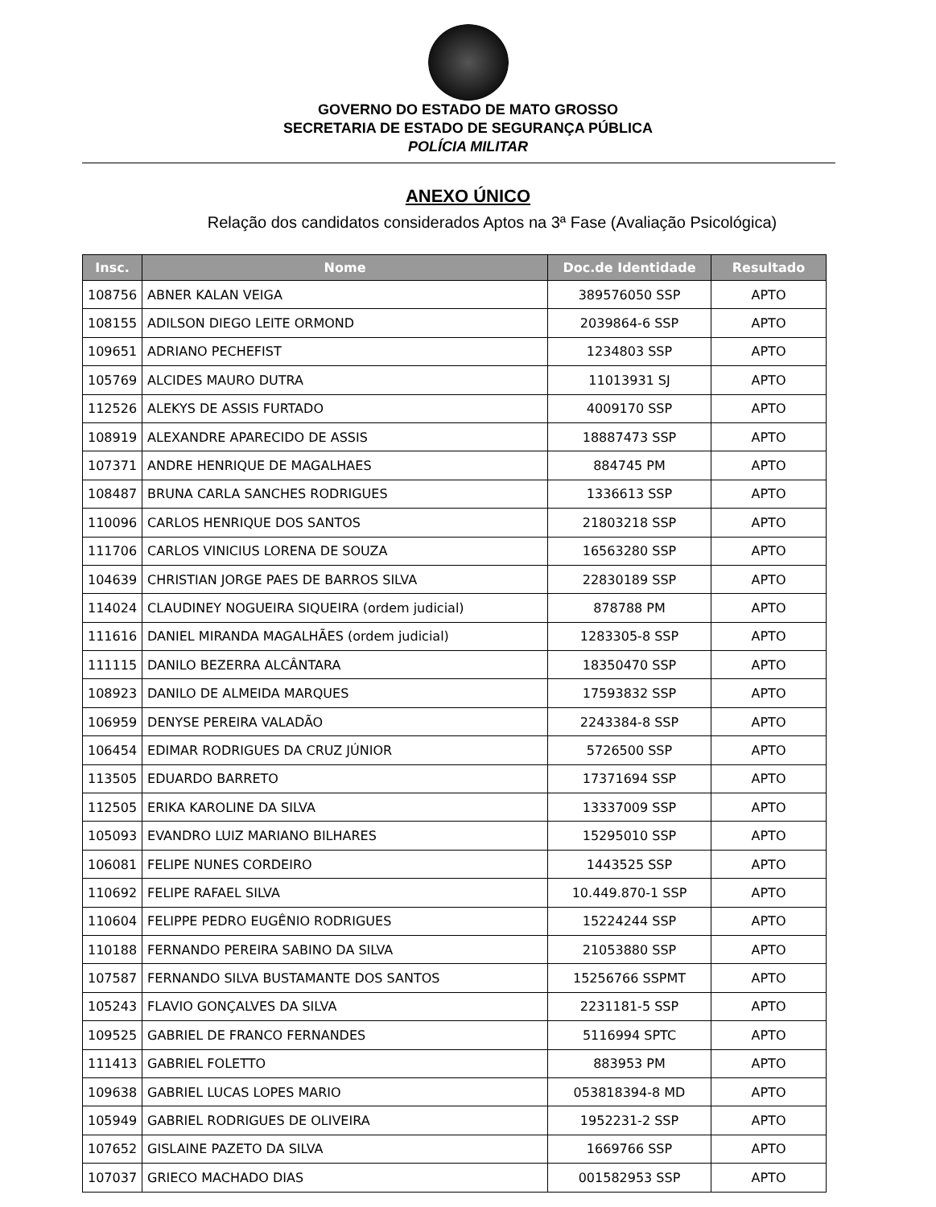GOVERNO DO ESTADO DE MATO GROSSO
SECRETARIA DE ESTADO DE SEGURANÇA PÚBLICA
POLÍCIA MILITAR
ANEXO ÚNICO
Relação dos candidatos considerados Aptos na 3ª Fase (Avaliação Psicológica)
| Insc. | Nome | Doc.de Identidade | Resultado |
| --- | --- | --- | --- |
| 108756 | ABNER KALAN VEIGA | 389576050 SSP | APTO |
| 108155 | ADILSON DIEGO LEITE ORMOND | 2039864-6 SSP | APTO |
| 109651 | ADRIANO PECHEFIST | 1234803 SSP | APTO |
| 105769 | ALCIDES MAURO DUTRA | 11013931 SJ | APTO |
| 112526 | ALEKYS DE ASSIS FURTADO | 4009170 SSP | APTO |
| 108919 | ALEXANDRE APARECIDO DE ASSIS | 18887473 SSP | APTO |
| 107371 | ANDRE HENRIQUE DE MAGALHAES | 884745 PM | APTO |
| 108487 | BRUNA CARLA SANCHES RODRIGUES | 1336613 SSP | APTO |
| 110096 | CARLOS HENRIQUE DOS SANTOS | 21803218 SSP | APTO |
| 111706 | CARLOS VINICIUS LORENA DE SOUZA | 16563280 SSP | APTO |
| 104639 | CHRISTIAN JORGE PAES DE BARROS SILVA | 22830189 SSP | APTO |
| 114024 | CLAUDINEY NOGUEIRA SIQUEIRA (ordem judicial) | 878788 PM | APTO |
| 111616 | DANIEL MIRANDA MAGALHÃES (ordem judicial) | 1283305-8 SSP | APTO |
| 111115 | DANILO BEZERRA ALCÂNTARA | 18350470 SSP | APTO |
| 108923 | DANILO DE ALMEIDA MARQUES | 17593832 SSP | APTO |
| 106959 | DENYSE PEREIRA VALADÃO | 2243384-8 SSP | APTO |
| 106454 | EDIMAR RODRIGUES DA CRUZ JÚNIOR | 5726500 SSP | APTO |
| 113505 | EDUARDO BARRETO | 17371694 SSP | APTO |
| 112505 | ERIKA KAROLINE DA SILVA | 13337009 SSP | APTO |
| 105093 | EVANDRO LUIZ MARIANO BILHARES | 15295010 SSP | APTO |
| 106081 | FELIPE NUNES CORDEIRO | 1443525 SSP | APTO |
| 110692 | FELIPE RAFAEL SILVA | 10.449.870-1 SSP | APTO |
| 110604 | FELIPPE PEDRO EUGÊNIO RODRIGUES | 15224244 SSP | APTO |
| 110188 | FERNANDO PEREIRA SABINO DA SILVA | 21053880 SSP | APTO |
| 107587 | FERNANDO SILVA BUSTAMANTE DOS SANTOS | 15256766 SSPMT | APTO |
| 105243 | FLAVIO GONÇALVES DA SILVA | 2231181-5 SSP | APTO |
| 109525 | GABRIEL DE FRANCO FERNANDES | 5116994 SPTC | APTO |
| 111413 | GABRIEL FOLETTO | 883953 PM | APTO |
| 109638 | GABRIEL LUCAS LOPES MARIO | 053818394-8 MD | APTO |
| 105949 | GABRIEL RODRIGUES DE OLIVEIRA | 1952231-2 SSP | APTO |
| 107652 | GISLAINE PAZETO DA SILVA | 1669766 SSP | APTO |
| 107037 | GRIECO MACHADO DIAS | 001582953 SSP | APTO |